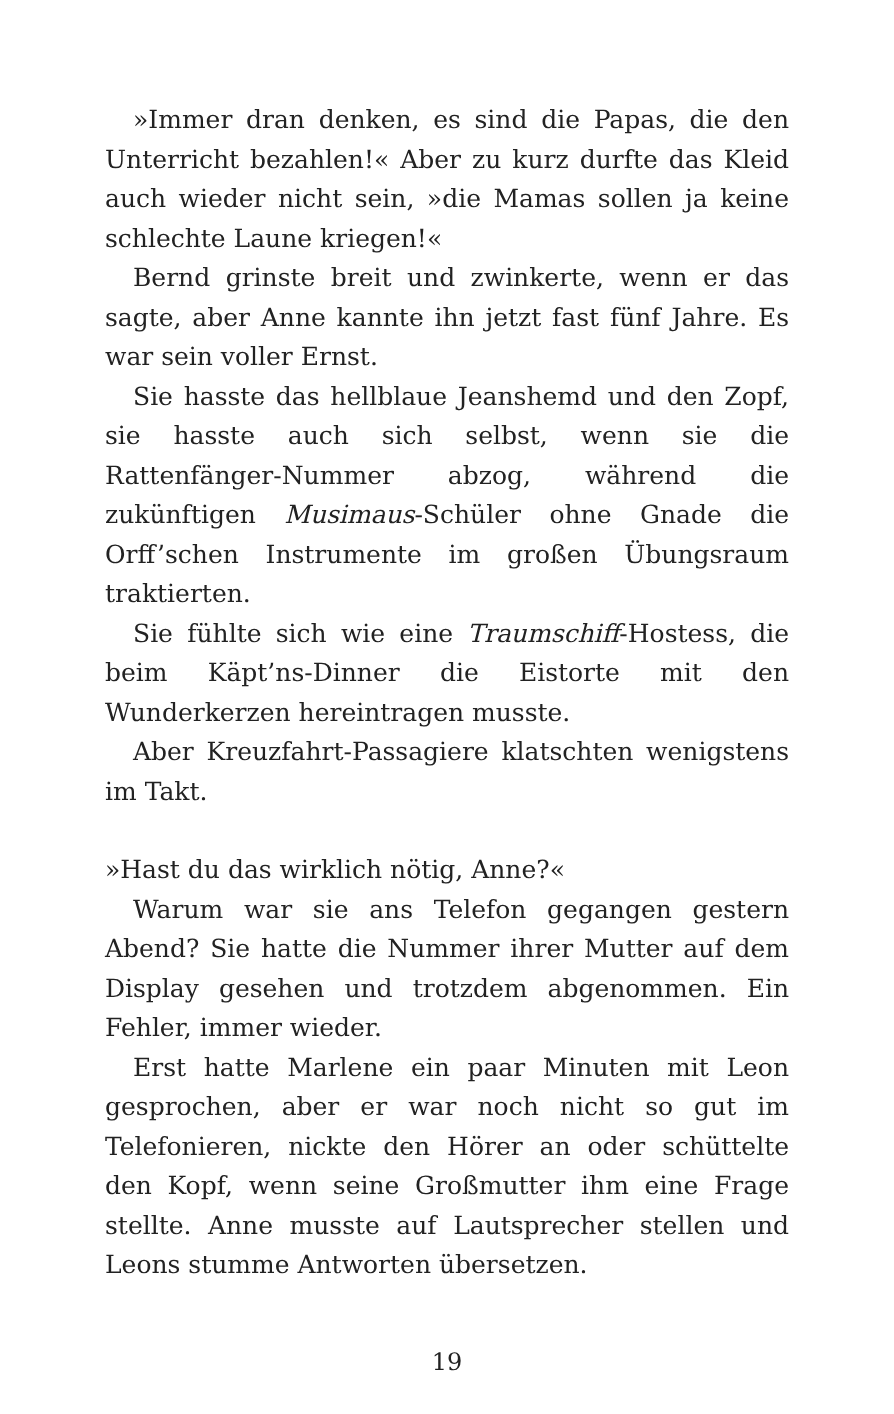»Immer dran denken, es sind die Papas, die den Unterricht bezahlen!« Aber zu kurz durfte das Kleid auch wieder nicht sein, »die Mamas sollen ja keine schlechte Laune kriegen!«
Bernd grinste breit und zwinkerte, wenn er das sagte, aber Anne kannte ihn jetzt fast fünf Jahre. Es war sein voller Ernst.
Sie hasste das hellblaue Jeanshemd und den Zopf, sie hasste auch sich selbst, wenn sie die Rattenfänger-Nummer abzog, während die zukünftigen Musimaus-Schüler ohne Gnade die Orff’schen Instrumente im großen Übungsraum traktierten.
Sie fühlte sich wie eine Traumschiff-Hostess, die beim Käpt’ns-Dinner die Eistorte mit den Wunderkerzen hereintragen musste.
Aber Kreuzfahrt-Passagiere klatschten wenigstens im Takt.
»Hast du das wirklich nötig, Anne?«
Warum war sie ans Telefon gegangen gestern Abend? Sie hatte die Nummer ihrer Mutter auf dem Display gesehen und trotzdem abgenommen. Ein Fehler, immer wieder.
Erst hatte Marlene ein paar Minuten mit Leon gesprochen, aber er war noch nicht so gut im Telefonieren, nickte den Hörer an oder schüttelte den Kopf, wenn seine Großmutter ihm eine Frage stellte. Anne musste auf Lautsprecher stellen und Leons stumme Antworten übersetzen.
19